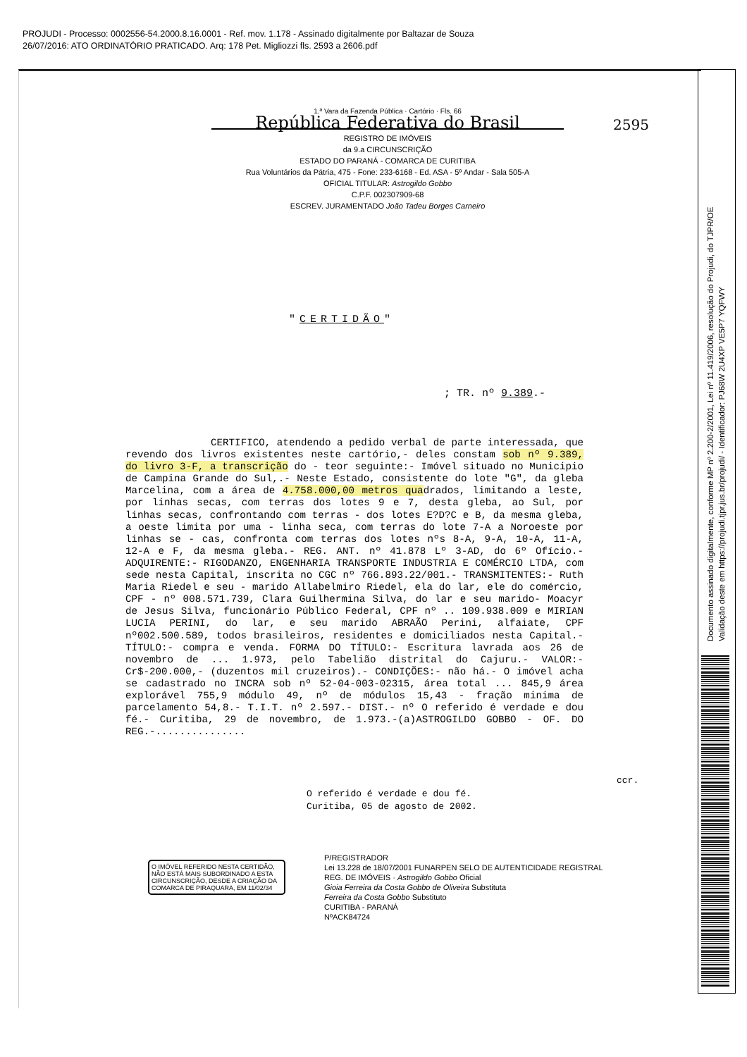PROJUDI - Processo: 0002556-54.2000.8.16.0001 - Ref. mov. 1.178 - Assinado digitalmente por Baltazar de Souza
26/07/2016: ATO ORDINATÓRIO PRATICADO. Arq: 178 Pet. Migliozzi fls. 2593 a 2606.pdf
Documento assinado digitalmente, conforme MP nº 2.200-2/2001, Lei nº 11.419/2006, resolução do Projudi, do TJPR/OE
Validação deste em https://projudi.tjpr.jus.br/projudi/ - Identificador: PJ68W 2U4XP VE5P7 YQFWY
2595
1.ª Vara da Fazenda Pública · Cartório · Fls. 66
República Federativa do Brasil
REGISTRO DE IMÓVEIS
da 9.a CIRCUNSCRIÇÃO
ESTADO DO PARANÁ - COMARCA DE CURITIBA
Rua Voluntários da Pátria, 475 - Fone: 233-6168 - Ed. ASA - 5º Andar - Sala 505-A
OFICIAL TITULAR: Astrogildo Gobbo
C.P.F. 002307909-68
ESCREV. JURAMENTADO João Tadeu Borges Carneiro
"CERTIDÃO"
; TR. nº 9.389.-
CERTIFICO, atendendo a pedido verbal de parte interessada, que revendo dos livros existentes neste cartório,- deles constam sob nº 9.389, do livro 3-F, a transcrição do - teor seguinte:- Imóvel situado no Municipio de Campina Grande do Sul,.- Neste Estado, consistente do lote "G", da gleba Marcelina, com a área de 4.758.000,00 metros quadrados, limitando a leste, por linhas secas, com terras dos lotes 9 e 7, desta gleba, ao Sul, por linhas secas, confrontando com terras - dos lotes E?D?C e B, da mesma gleba, a oeste limita por uma - linha seca, com terras do lote 7-A a Noroeste por linhas se - cas, confronta com terras dos lotes nºs 8-A, 9-A, 10-A, 11-A, 12-A e F, da mesma gleba.- REG. ANT. nº 41.878 Lº 3-AD, do 6º Ofício.- ADQUIRENTE:- RIGODANZO, ENGENHARIA TRANSPORTE INDUSTRIA E COMÉRCIO LTDA, com sede nesta Capital, inscrita no CGC nº 766.893.22/001.- TRANSMITENTES:- Ruth Maria Riedel e seu - marido Allabelmiro Riedel, ela do lar, ele do comércio, CPF - nº 008.571.739, Clara Guilhermina Silva, do lar e seu marido- Moacyr de Jesus Silva, funcionário Público Federal, CPF nº .. 109.938.009 e MIRIAN LUCIA PERINI, do lar, e seu marido ABRAÃO Perini, alfaiate, CPF nº002.500.589, todos brasileiros, residentes e domiciliados nesta Capital.- TÍTULO:- compra e venda. FORMA DO TÍTULO:- Escritura lavrada aos 26 de novembro de ... 1.973, pelo Tabelião distrital do Cajuru.- VALOR:-Cr$-200.000,- (duzentos mil cruzeiros).- CONDIÇÕES:- não há.- O imóvel acha se cadastrado no INCRA sob nº 52-04-003-02315, área total ... 845,9 área explorável 755,9 módulo 49, nº de módulos 15,43 - fração minima de parcelamento 54,8.- T.I.T. nº 2.597.- DIST.- nº O referido é verdade e dou fé.- Curitiba, 29 de novembro, de 1.973.-(a)ASTROGILDO GOBBO - OF. DO REG.-...............
ccr.
O referido é verdade e dou fé.
Curitiba, 05 de agosto de 2002.
O IMÓVEL REFERIDO NESTA CERTIDÃO, NÃO ESTÁ MAIS SUBORDINADO A ESTA CIRCUNSCRIÇÃO, DESDE A CRIAÇÃO DA COMARCA DE PIRAQUARA, EM 11/02/34
P/REGISTRADOR
Lei 13.228 de 18/07/2001 FUNARPEN SELO DE AUTENTICIDADE REGISTRAL
REG. DE IMÓVEIS · Astrogildo Gobbo Oficial
Gioia Ferreira da Costa Gobbo de Oliveira Substituta
Ferreira da Costa Gobbo Substituto
CURITIBA - PARANÁ
NºACK84724